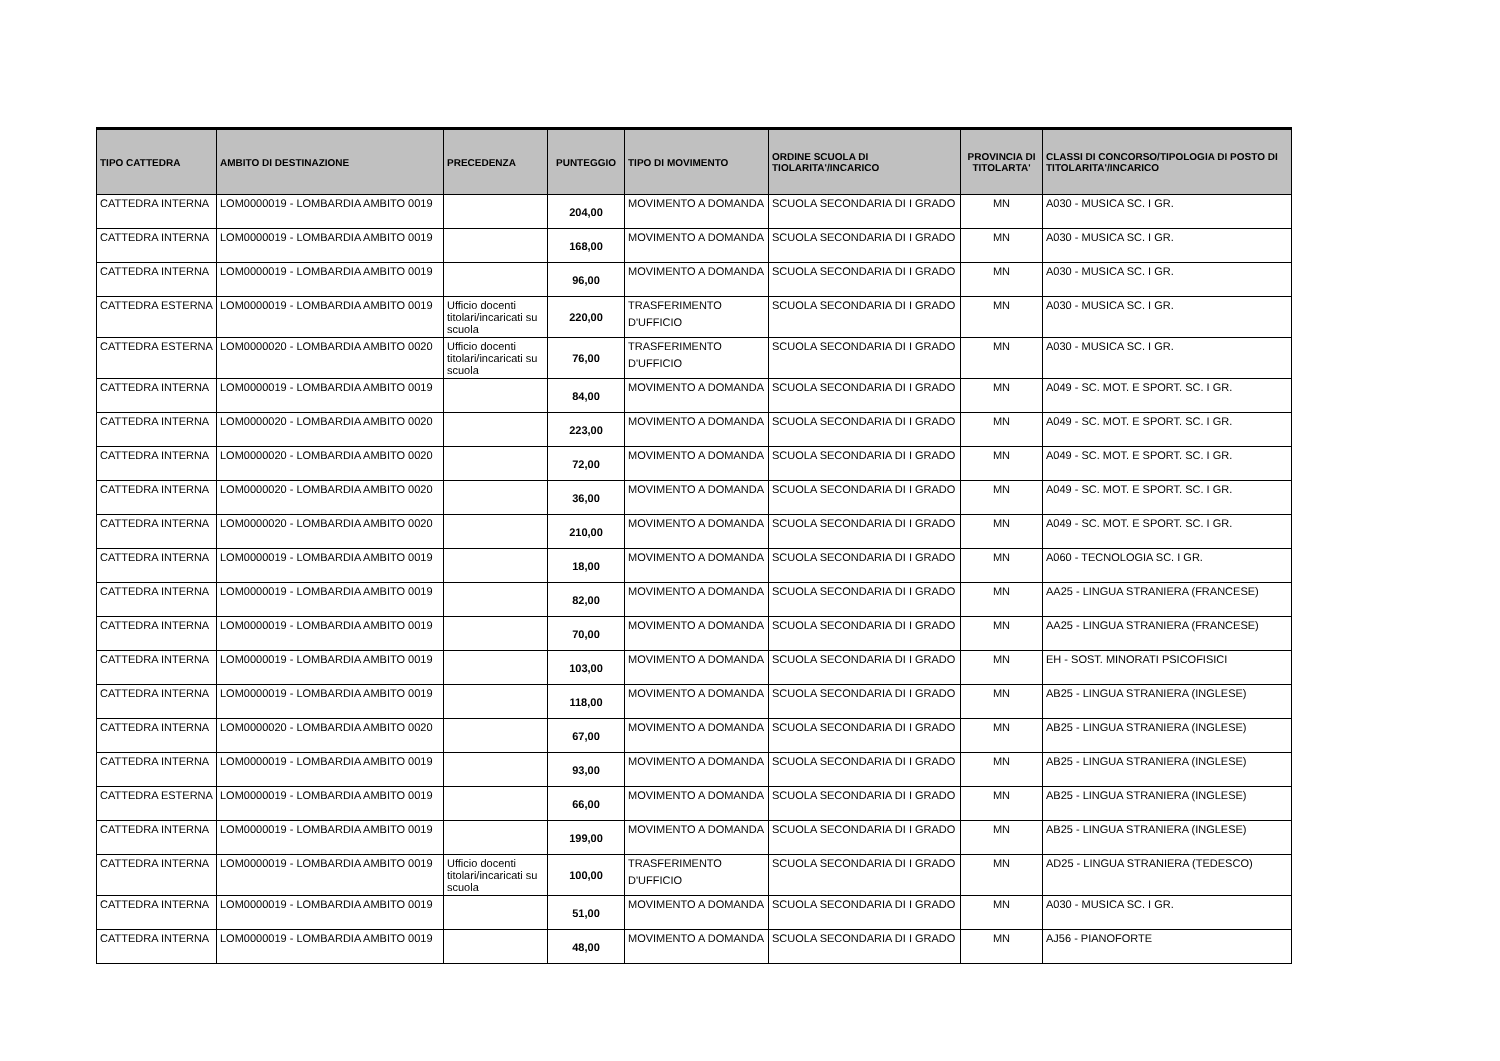| TIPO CATTEDRA | AMBITO DI DESTINAZIONE | PRECEDENZA | PUNTEGGIO | TIPO DI MOVIMENTO | ORDINE SCUOLA DI TIOLARITA'/INCARICO | PROVINCIA DI TITOLARTA' | CLASSI DI CONCORSO/TIPOLOGIA DI POSTO DI TITOLARITA'/INCARICO |
| --- | --- | --- | --- | --- | --- | --- | --- |
| CATTEDRA INTERNA | LOM0000019 - LOMBARDIA AMBITO 0019 | | 204,00 | MOVIMENTO A DOMANDA | SCUOLA SECONDARIA DI I GRADO | MN | A030 - MUSICA SC. I GR. |
| CATTEDRA INTERNA | LOM0000019 - LOMBARDIA AMBITO 0019 | | 168,00 | MOVIMENTO A DOMANDA | SCUOLA SECONDARIA DI I GRADO | MN | A030 - MUSICA SC. I GR. |
| CATTEDRA INTERNA | LOM0000019 - LOMBARDIA AMBITO 0019 | | 96,00 | MOVIMENTO A DOMANDA | SCUOLA SECONDARIA DI I GRADO | MN | A030 - MUSICA SC. I GR. |
| CATTEDRA ESTERNA | LOM0000019 - LOMBARDIA AMBITO 0019 | Ufficio docenti titolari/incaricati su scuola | 220,00 | TRASFERIMENTO D'UFFICIO | SCUOLA SECONDARIA DI I GRADO | MN | A030 - MUSICA SC. I GR. |
| CATTEDRA ESTERNA | LOM0000020 - LOMBARDIA AMBITO 0020 | Ufficio docenti titolari/incaricati su scuola | 76,00 | TRASFERIMENTO D'UFFICIO | SCUOLA SECONDARIA DI I GRADO | MN | A030 - MUSICA SC. I GR. |
| CATTEDRA INTERNA | LOM0000019 - LOMBARDIA AMBITO 0019 | | 84,00 | MOVIMENTO A DOMANDA | SCUOLA SECONDARIA DI I GRADO | MN | A049 - SC. MOT. E SPORT. SC. I GR. |
| CATTEDRA INTERNA | LOM0000020 - LOMBARDIA AMBITO 0020 | | 223,00 | MOVIMENTO A DOMANDA | SCUOLA SECONDARIA DI I GRADO | MN | A049 - SC. MOT. E SPORT. SC. I GR. |
| CATTEDRA INTERNA | LOM0000020 - LOMBARDIA AMBITO 0020 | | 72,00 | MOVIMENTO A DOMANDA | SCUOLA SECONDARIA DI I GRADO | MN | A049 - SC. MOT. E SPORT. SC. I GR. |
| CATTEDRA INTERNA | LOM0000020 - LOMBARDIA AMBITO 0020 | | 36,00 | MOVIMENTO A DOMANDA | SCUOLA SECONDARIA DI I GRADO | MN | A049 - SC. MOT. E SPORT. SC. I GR. |
| CATTEDRA INTERNA | LOM0000020 - LOMBARDIA AMBITO 0020 | | 210,00 | MOVIMENTO A DOMANDA | SCUOLA SECONDARIA DI I GRADO | MN | A049 - SC. MOT. E SPORT. SC. I GR. |
| CATTEDRA INTERNA | LOM0000019 - LOMBARDIA AMBITO 0019 | | 18,00 | MOVIMENTO A DOMANDA | SCUOLA SECONDARIA DI I GRADO | MN | A060 - TECNOLOGIA SC. I GR. |
| CATTEDRA INTERNA | LOM0000019 - LOMBARDIA AMBITO 0019 | | 82,00 | MOVIMENTO A DOMANDA | SCUOLA SECONDARIA DI I GRADO | MN | AA25 - LINGUA STRANIERA (FRANCESE) |
| CATTEDRA INTERNA | LOM0000019 - LOMBARDIA AMBITO 0019 | | 70,00 | MOVIMENTO A DOMANDA | SCUOLA SECONDARIA DI I GRADO | MN | AA25 - LINGUA STRANIERA (FRANCESE) |
| CATTEDRA INTERNA | LOM0000019 - LOMBARDIA AMBITO 0019 | | 103,00 | MOVIMENTO A DOMANDA | SCUOLA SECONDARIA DI I GRADO | MN | EH - SOST. MINORATI PSICOFISICI |
| CATTEDRA INTERNA | LOM0000019 - LOMBARDIA AMBITO 0019 | | 118,00 | MOVIMENTO A DOMANDA | SCUOLA SECONDARIA DI I GRADO | MN | AB25 - LINGUA STRANIERA (INGLESE) |
| CATTEDRA INTERNA | LOM0000020 - LOMBARDIA AMBITO 0020 | | 67,00 | MOVIMENTO A DOMANDA | SCUOLA SECONDARIA DI I GRADO | MN | AB25 - LINGUA STRANIERA (INGLESE) |
| CATTEDRA INTERNA | LOM0000019 - LOMBARDIA AMBITO 0019 | | 93,00 | MOVIMENTO A DOMANDA | SCUOLA SECONDARIA DI I GRADO | MN | AB25 - LINGUA STRANIERA (INGLESE) |
| CATTEDRA ESTERNA | LOM0000019 - LOMBARDIA AMBITO 0019 | | 66,00 | MOVIMENTO A DOMANDA | SCUOLA SECONDARIA DI I GRADO | MN | AB25 - LINGUA STRANIERA (INGLESE) |
| CATTEDRA INTERNA | LOM0000019 - LOMBARDIA AMBITO 0019 | | 199,00 | MOVIMENTO A DOMANDA | SCUOLA SECONDARIA DI I GRADO | MN | AB25 - LINGUA STRANIERA (INGLESE) |
| CATTEDRA INTERNA | LOM0000019 - LOMBARDIA AMBITO 0019 | Ufficio docenti titolari/incaricati su scuola | 100,00 | TRASFERIMENTO D'UFFICIO | SCUOLA SECONDARIA DI I GRADO | MN | AD25 - LINGUA STRANIERA (TEDESCO) |
| CATTEDRA INTERNA | LOM0000019 - LOMBARDIA AMBITO 0019 | | 51,00 | MOVIMENTO A DOMANDA | SCUOLA SECONDARIA DI I GRADO | MN | A030 - MUSICA SC. I GR. |
| CATTEDRA INTERNA | LOM0000019 - LOMBARDIA AMBITO 0019 | | 48,00 | MOVIMENTO A DOMANDA | SCUOLA SECONDARIA DI I GRADO | MN | AJ56 - PIANOFORTE |